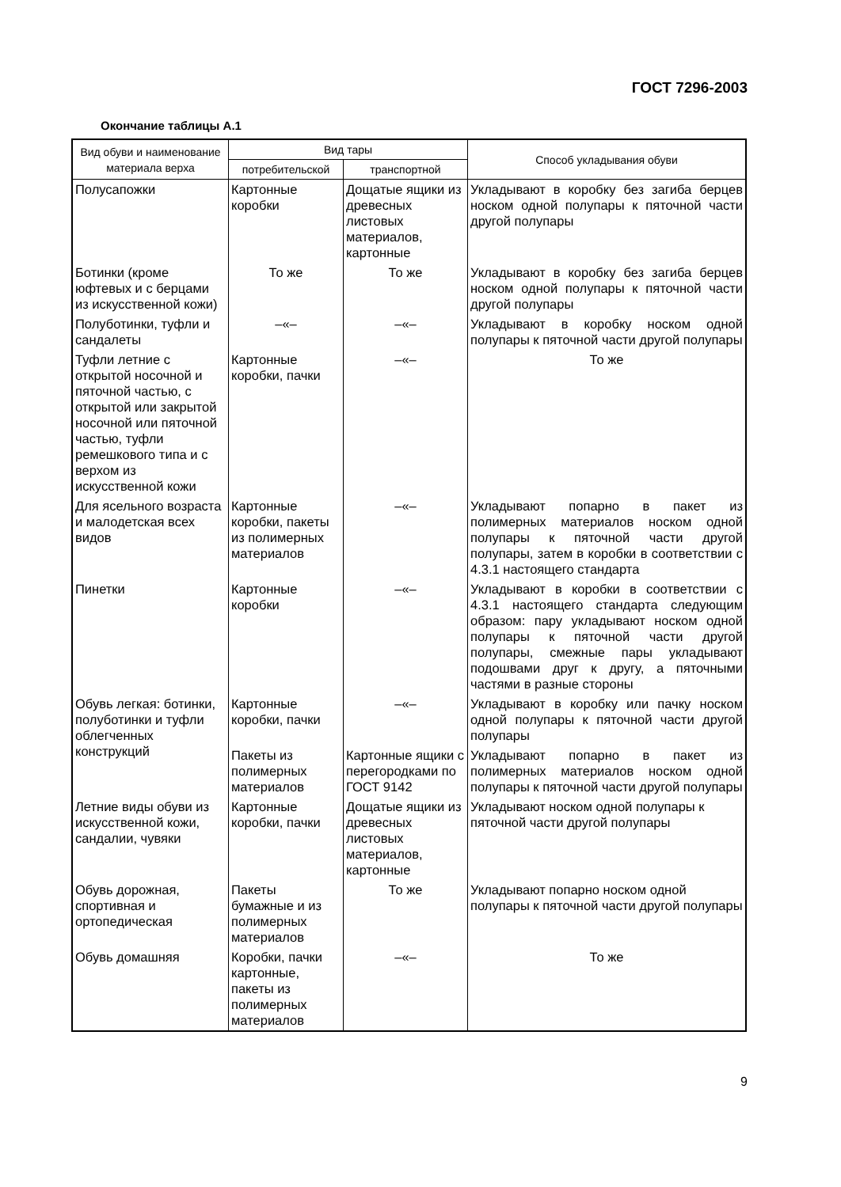ГОСТ 7296-2003
Окончание таблицы А.1
| Вид обуви и наименование материала верха | Вид тары | | Способ укладывания обуви |
| --- | --- | --- | --- |
| | потребительской | транспортной | |
| Полусапожки | Картонные коробки | Дощатые ящики из древесных листовых материалов, картонные | Укладывают в коробку без загиба берцев носком одной полупары к пяточной части другой полупары |
| Ботинки (кроме юфтевых и с берцами из искусственной кожи) | То же | То же | Укладывают в коробку без загиба берцев носком одной полупары к пяточной части другой полупары |
| Полуботинки, туфли и сандалеты | –«– | –«– | Укладывают в коробку носком одной полупары к пяточной части другой полупары |
| Туфли летние с открытой носочной и пяточной частью, с открытой или закрытой носочной или пяточной частью, туфли ремешкового типа и с верхом из искусственной кожи | Картонные коробки, пачки | –«– | То же |
| Для ясельного возраста и малодетская всех видов | Картонные коробки, пакеты из полимерных материалов | –«– | Укладывают попарно в пакет из полимерных материалов носком одной полупары к пяточной части другой полупары, затем в коробки в соответствии с 4.3.1 настоящего стандарта |
| Пинетки | Картонные коробки | –«– | Укладывают в коробки в соответствии с 4.3.1 настоящего стандарта следующим образом: пару укладывают носком одной полупары к пяточной части другой полупары, смежные пары укладывают подошвами друг к другу, а пяточными частями в разные стороны |
| Обувь легкая: ботинки, полуботинки и туфли облегченных конструкций | Картонные коробки, пачки | –«– | Укладывают в коробку или пачку носком одной полупары к пяточной части другой полупары |
| | Пакеты из полимерных материалов | Картонные ящики с перегородками по ГОСТ 9142 | Укладывают попарно в пакет из полимерных материалов носком одной полупары к пяточной части другой полупары |
| Летние виды обуви из искусственной кожи, сандалии, чувяки | Картонные коробки, пачки | Дощатые ящики из древесных листовых материалов, картонные | Укладывают носком одной полупары к пяточной части другой полупары |
| Обувь дорожная, спортивная и ортопедическая | Пакеты бумажные и из полимерных материалов | То же | Укладывают попарно носком одной полупары к пяточной части другой полупары |
| Обувь домашняя | Коробки, пачки картонные, пакеты из полимерных материалов | –«– | То же |
9